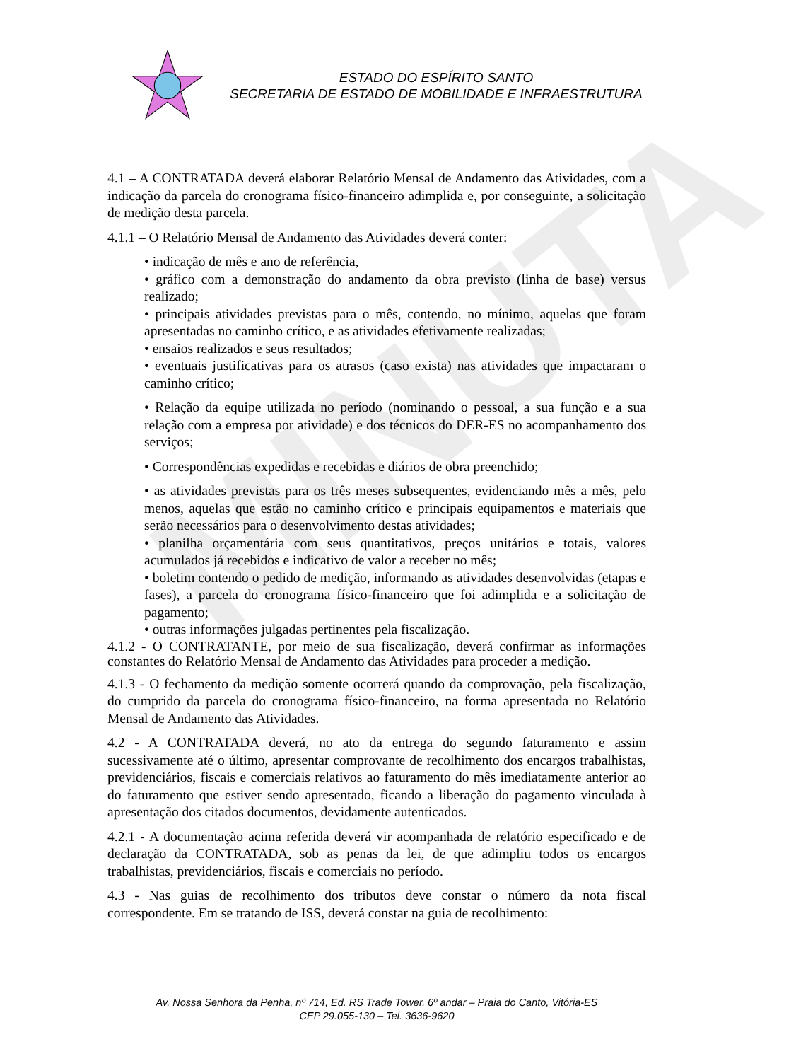MINUTA
ESTADO DO ESPÍRITO SANTO
SECRETARIA DE ESTADO DE MOBILIDADE E INFRAESTRUTURA
4.1 – A CONTRATADA deverá elaborar Relatório Mensal de Andamento das Atividades, com a indicação da parcela do cronograma físico-financeiro adimplida e, por conseguinte, a solicitação de medição desta parcela.
4.1.1 – O Relatório Mensal de Andamento das Atividades deverá conter:
• indicação de mês e ano de referência,
• gráfico com a demonstração do andamento da obra previsto (linha de base) versus realizado;
• principais atividades previstas para o mês, contendo, no mínimo, aquelas que foram apresentadas no caminho crítico, e as atividades efetivamente realizadas;
• ensaios realizados e seus resultados;
• eventuais justificativas para os atrasos (caso exista) nas atividades que impactaram o caminho crítico;
• Relação da equipe utilizada no período (nominando o pessoal, a sua função e a sua relação com a empresa por atividade) e dos técnicos do DER-ES no acompanhamento dos serviços;
• Correspondências expedidas e recebidas e diários de obra preenchido;
• as atividades previstas para os três meses subsequentes, evidenciando mês a mês, pelo menos, aquelas que estão no caminho crítico e principais equipamentos e materiais que serão necessários para o desenvolvimento destas atividades;
• planilha orçamentária com seus quantitativos, preços unitários e totais, valores acumulados já recebidos e indicativo de valor a receber no mês;
• boletim contendo o pedido de medição, informando as atividades desenvolvidas (etapas e fases), a parcela do cronograma físico-financeiro que foi adimplida e a solicitação de pagamento;
• outras informações julgadas pertinentes pela fiscalização.
4.1.2 - O CONTRATANTE, por meio de sua fiscalização, deverá confirmar as informações constantes do Relatório Mensal de Andamento das Atividades para proceder a medição.
4.1.3 - O fechamento da medição somente ocorrerá quando da comprovação, pela fiscalização, do cumprido da parcela do cronograma físico-financeiro, na forma apresentada no Relatório Mensal de Andamento das Atividades.
4.2 - A CONTRATADA deverá, no ato da entrega do segundo faturamento e assim sucessivamente até o último, apresentar comprovante de recolhimento dos encargos trabalhistas, previdenciários, fiscais e comerciais relativos ao faturamento do mês imediatamente anterior ao do faturamento que estiver sendo apresentado, ficando a liberação do pagamento vinculada à apresentação dos citados documentos, devidamente autenticados.
4.2.1 - A documentação acima referida deverá vir acompanhada de relatório especificado e de declaração da CONTRATADA, sob as penas da lei, de que adimpliu todos os encargos trabalhistas, previdenciários, fiscais e comerciais no período.
4.3 - Nas guias de recolhimento dos tributos deve constar o número da nota fiscal correspondente. Em se tratando de ISS, deverá constar na guia de recolhimento:
Av. Nossa Senhora da Penha, nº 714, Ed. RS Trade Tower, 6º andar – Praia do Canto, Vitória-ES
CEP 29.055-130 – Tel. 3636-9620